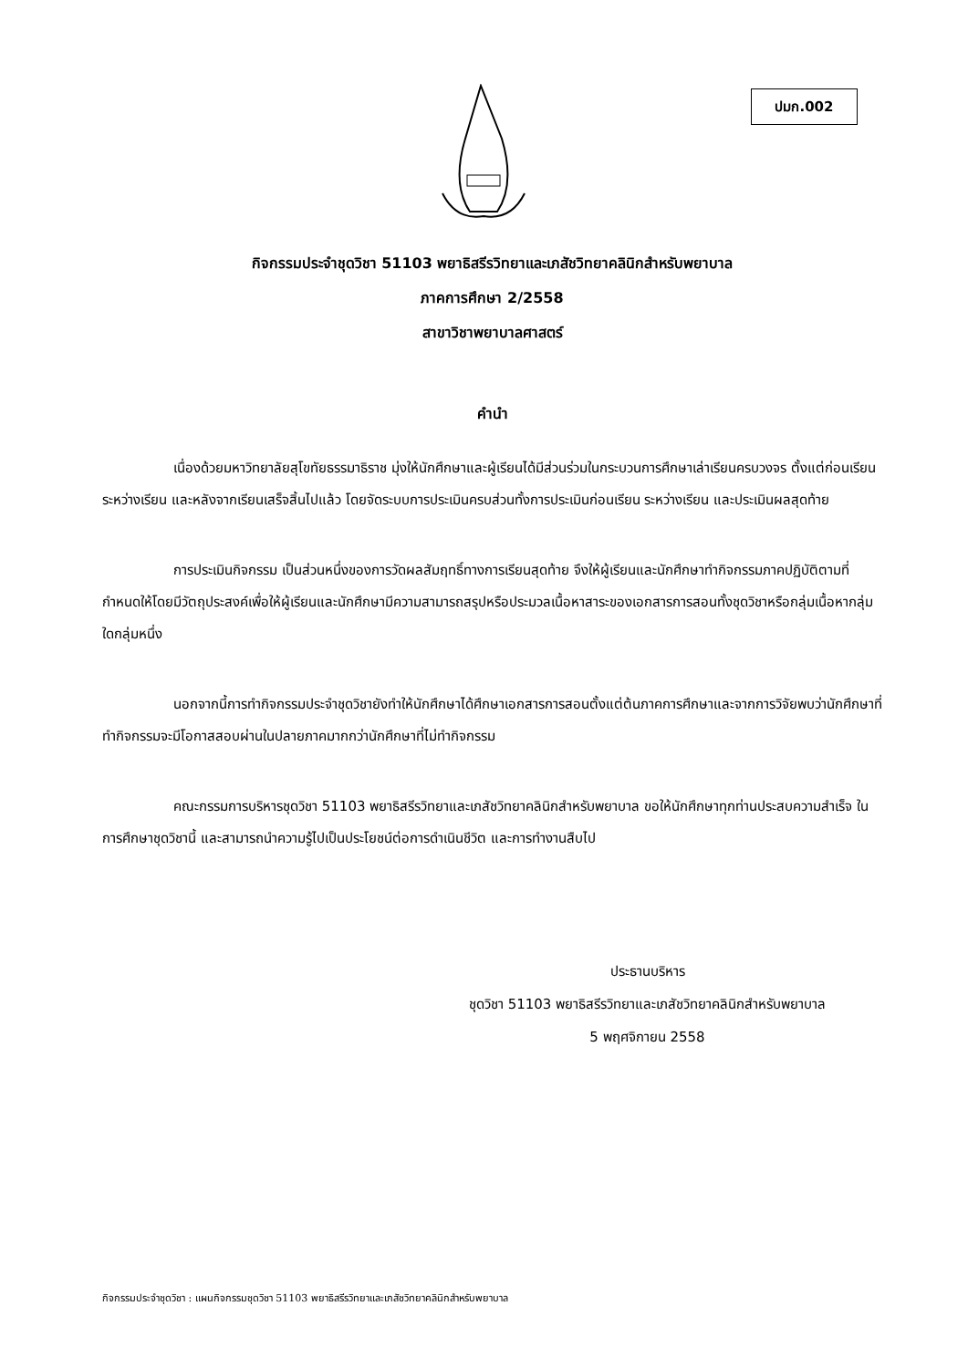ปมก.002
กิจกรรมประจำชุดวิชา 51103 พยาธิสรีรวิทยาและเภสัชวิทยาคลินิกสำหรับพยาบาล
ภาคการศึกษา 2/2558
สาขาวิชาพยาบาลศาสตร์
คำนำ
เนื่องด้วยมหาวิทยาลัยสุโขทัยธรรมาธิราช มุ่งให้นักศึกษาและผู้เรียนได้มีส่วนร่วมในกระบวนการศึกษาเล่าเรียนครบวงจร ตั้งแต่ก่อนเรียน ระหว่างเรียน และหลังจากเรียนเสร็จสิ้นไปแล้ว โดยจัดระบบการประเมินครบส่วนทั้งการประเมินก่อนเรียน ระหว่างเรียน และประเมินผลสุดท้าย
การประเมินกิจกรรม เป็นส่วนหนึ่งของการวัดผลสัมฤทธิ์ทางการเรียนสุดท้าย จึงให้ผู้เรียนและนักศึกษาทำกิจกรรมภาคปฏิบัติตามที่กำหนดให้โดยมีวัตถุประสงค์เพื่อให้ผู้เรียนและนักศึกษามีความสามารถสรุปหรือประมวลเนื้อหาสาระของเอกสารการสอนทั้งชุดวิชาหรือกลุ่มเนื้อหากลุ่มใดกลุ่มหนึ่ง
นอกจากนี้การทำกิจกรรมประจำชุดวิชายังทำให้นักศึกษาได้ศึกษาเอกสารการสอนตั้งแต่ต้นภาคการศึกษาและจากการวิจัยพบว่านักศึกษาที่ทำกิจกรรมจะมีโอกาสสอบผ่านในปลายภาคมากกว่านักศึกษาที่ไม่ทำกิจกรรม
คณะกรรมการบริหารชุดวิชา 51103 พยาธิสรีรวิทยาและเภสัชวิทยาคลินิกสำหรับพยาบาล ขอให้นักศึกษาทุกท่านประสบความสำเร็จ ในการศึกษาชุดวิชานี้ และสามารถนำความรู้ไปเป็นประโยชน์ต่อการดำเนินชีวิต และการทำงานสืบไป
ประธานบริหาร
ชุดวิชา 51103 พยาธิสรีรวิทยาและเภสัชวิทยาคลินิกสำหรับพยาบาล
5 พฤศจิกายน 2558
กิจกรรมประจำชุดวิชา : แผนกิจกรรมชุดวิชา 51103 พยาธิสรีรวิทยาและเภสัชวิทยาคลินิกสำหรับพยาบาล